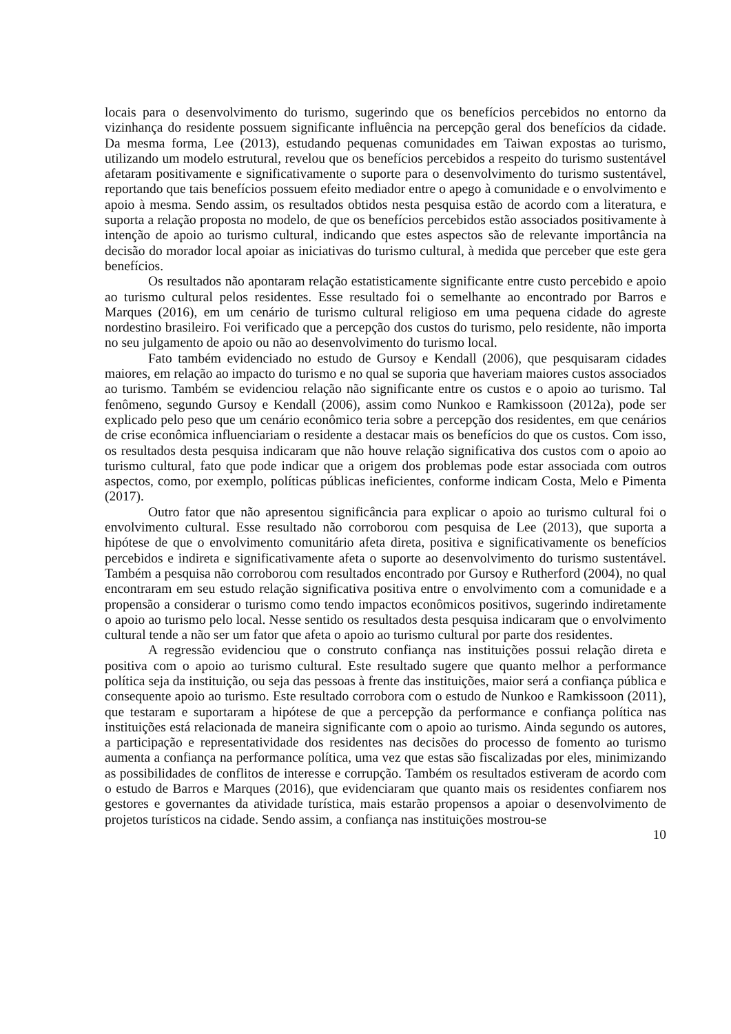locais para o desenvolvimento do turismo, sugerindo que os benefícios percebidos no entorno da vizinhança do residente possuem significante influência na percepção geral dos benefícios da cidade. Da mesma forma, Lee (2013), estudando pequenas comunidades em Taiwan expostas ao turismo, utilizando um modelo estrutural, revelou que os benefícios percebidos a respeito do turismo sustentável afetaram positivamente e significativamente o suporte para o desenvolvimento do turismo sustentável, reportando que tais benefícios possuem efeito mediador entre o apego à comunidade e o envolvimento e apoio à mesma. Sendo assim, os resultados obtidos nesta pesquisa estão de acordo com a literatura, e suporta a relação proposta no modelo, de que os benefícios percebidos estão associados positivamente à intenção de apoio ao turismo cultural, indicando que estes aspectos são de relevante importância na decisão do morador local apoiar as iniciativas do turismo cultural, à medida que perceber que este gera benefícios.
Os resultados não apontaram relação estatisticamente significante entre custo percebido e apoio ao turismo cultural pelos residentes. Esse resultado foi o semelhante ao encontrado por Barros e Marques (2016), em um cenário de turismo cultural religioso em uma pequena cidade do agreste nordestino brasileiro. Foi verificado que a percepção dos custos do turismo, pelo residente, não importa no seu julgamento de apoio ou não ao desenvolvimento do turismo local.
Fato também evidenciado no estudo de Gursoy e Kendall (2006), que pesquisaram cidades maiores, em relação ao impacto do turismo e no qual se suporia que haveriam maiores custos associados ao turismo. Também se evidenciou relação não significante entre os custos e o apoio ao turismo. Tal fenômeno, segundo Gursoy e Kendall (2006), assim como Nunkoo e Ramkissoon (2012a), pode ser explicado pelo peso que um cenário econômico teria sobre a percepção dos residentes, em que cenários de crise econômica influenciariam o residente a destacar mais os benefícios do que os custos. Com isso, os resultados desta pesquisa indicaram que não houve relação significativa dos custos com o apoio ao turismo cultural, fato que pode indicar que a origem dos problemas pode estar associada com outros aspectos, como, por exemplo, políticas públicas ineficientes, conforme indicam Costa, Melo e Pimenta (2017).
Outro fator que não apresentou significância para explicar o apoio ao turismo cultural foi o envolvimento cultural. Esse resultado não corroborou com pesquisa de Lee (2013), que suporta a hipótese de que o envolvimento comunitário afeta direta, positiva e significativamente os benefícios percebidos e indireta e significativamente afeta o suporte ao desenvolvimento do turismo sustentável. Também a pesquisa não corroborou com resultados encontrado por Gursoy e Rutherford (2004), no qual encontraram em seu estudo relação significativa positiva entre o envolvimento com a comunidade e a propensão a considerar o turismo como tendo impactos econômicos positivos, sugerindo indiretamente o apoio ao turismo pelo local. Nesse sentido os resultados desta pesquisa indicaram que o envolvimento cultural tende a não ser um fator que afeta o apoio ao turismo cultural por parte dos residentes.
A regressão evidenciou que o construto confiança nas instituições possui relação direta e positiva com o apoio ao turismo cultural. Este resultado sugere que quanto melhor a performance política seja da instituição, ou seja das pessoas à frente das instituições, maior será a confiança pública e consequente apoio ao turismo. Este resultado corrobora com o estudo de Nunkoo e Ramkissoon (2011), que testaram e suportaram a hipótese de que a percepção da performance e confiança política nas instituições está relacionada de maneira significante com o apoio ao turismo. Ainda segundo os autores, a participação e representatividade dos residentes nas decisões do processo de fomento ao turismo aumenta a confiança na performance política, uma vez que estas são fiscalizadas por eles, minimizando as possibilidades de conflitos de interesse e corrupção. Também os resultados estiveram de acordo com o estudo de Barros e Marques (2016), que evidenciaram que quanto mais os residentes confiarem nos gestores e governantes da atividade turística, mais estarão propensos a apoiar o desenvolvimento de projetos turísticos na cidade. Sendo assim, a confiança nas instituições mostrou-se
10